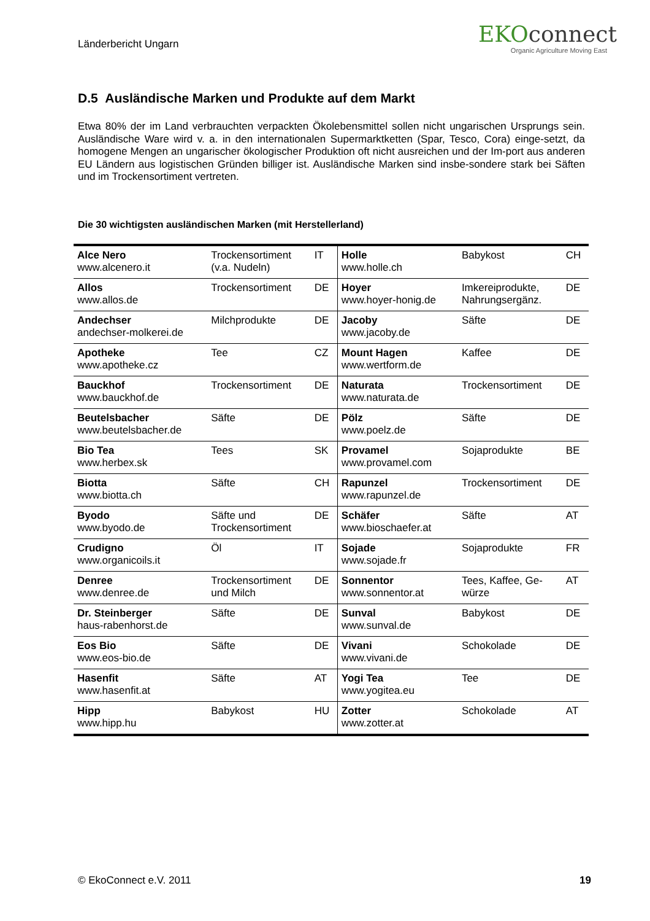Länderbericht Ungarn
EKOconnect
Organic Agriculture Moving East
D.5 Ausländische Marken und Produkte auf dem Markt
Etwa 80% der im Land verbrauchten verpackten Ökolebensmittel sollen nicht ungarischen Ursprungs sein. Ausländische Ware wird v. a. in den internationalen Supermarktketten (Spar, Tesco, Cora) einge-setzt, da homogene Mengen an ungarischer ökologischer Produktion oft nicht ausreichen und der Im-port aus anderen EU Ländern aus logistischen Gründen billiger ist. Ausländische Marken sind insbe-sondere stark bei Säften und im Trockensortiment vertreten.
Die 30 wichtigsten ausländischen Marken (mit Herstellerland)
| Alce Nero www.alcenero.it | Trockensortiment (v.a. Nudeln) | IT | Holle www.holle.ch | Babykost | CH |
| Allos www.allos.de | Trockensortiment | DE | Hoyer www.hoyer-honig.de | Imkereiprodukte, Nahrungsergänz. | DE |
| Andechser andechser-molkerei.de | Milchprodukte | DE | Jacoby www.jacoby.de | Säfte | DE |
| Apotheke www.apotheke.cz | Tee | CZ | Mount Hagen www.wertform.de | Kaffee | DE |
| Bauckhof www.bauckhof.de | Trockensortiment | DE | Naturata www.naturata.de | Trockensortiment | DE |
| Beutelsbacher www.beutelsbacher.de | Säfte | DE | Pölz www.poelz.de | Säfte | DE |
| Bio Tea www.herbex.sk | Tees | SK | Provamel www.provamel.com | Sojaprodukte | BE |
| Biotta www.biotta.ch | Säfte | CH | Rapunzel www.rapunzel.de | Trockensortiment | DE |
| Byodo www.byodo.de | Säfte und Trockensortiment | DE | Schäfer www.bioschaefer.at | Säfte | AT |
| Crudigno www.organicoils.it | Öl | IT | Sojade www.sojade.fr | Sojaprodukte | FR |
| Denree www.denree.de | Trockensortiment und Milch | DE | Sonnentor www.sonnentor.at | Tees, Kaffee, Ge- würze | AT |
| Dr. Steinberger haus-rabenhorst.de | Säfte | DE | Sunval www.sunval.de | Babykost | DE |
| Eos Bio www.eos-bio.de | Säfte | DE | Vivani www.vivani.de | Schokolade | DE |
| Hasenfit www.hasenfit.at | Säfte | AT | Yogi Tea www.yogitea.eu | Tee | DE |
| Hipp www.hipp.hu | Babykost | HU | Zotter www.zotter.at | Schokolade | AT |
© EkoConnect e.V. 2011 19